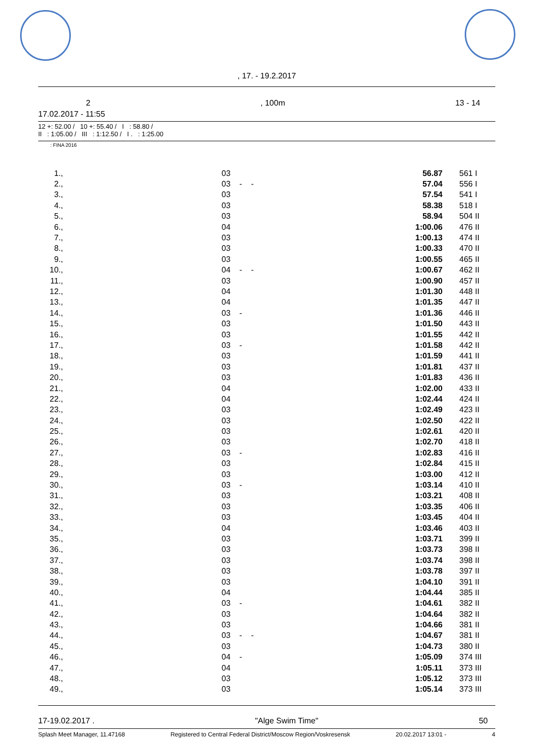, 17. - 19.2.2017
2, 100m 13 - 14
17.02.2017 - 11:55
12 +: 52.00 / 10 +: 55.40 / I : 58.80 /
II : 1:05.00 / III : 1:12.50 / I . : 1:25.00
: FINA 2016
| 1. | , | 03 | 56.87 | 561 | I |
| 2. | , | 03 - - | 57.04 | 556 | I |
| 3. | , | 03 | 57.54 | 541 | I |
| 4. | , | 03 | 58.38 | 518 | I |
| 5. | , | 03 | 58.94 | 504 | II |
| 6. | , | 04 | 1:00.06 | 476 | II |
| 7. | , | 03 | 1:00.13 | 474 | II |
| 8. | , | 03 | 1:00.33 | 470 | II |
| 9. | , | 03 | 1:00.55 | 465 | II |
| 10. | , | 04 - - | 1:00.67 | 462 | II |
| 11. | , | 03 | 1:00.90 | 457 | II |
| 12. | , | 04 | 1:01.30 | 448 | II |
| 13. | , | 04 | 1:01.35 | 447 | II |
| 14. | , | 03 - | 1:01.36 | 446 | II |
| 15. | , | 03 | 1:01.50 | 443 | II |
| 16. | , | 03 | 1:01.55 | 442 | II |
| 17. | , | 03 - | 1:01.58 | 442 | II |
| 18. | , | 03 | 1:01.59 | 441 | II |
| 19. | , | 03 | 1:01.81 | 437 | II |
| 20. | , | 03 | 1:01.83 | 436 | II |
| 21. | , | 04 | 1:02.00 | 433 | II |
| 22. | , | 04 | 1:02.44 | 424 | II |
| 23. | , | 03 | 1:02.49 | 423 | II |
| 24. | , | 03 | 1:02.50 | 422 | II |
| 25. | , | 03 | 1:02.61 | 420 | II |
| 26. | , | 03 | 1:02.70 | 418 | II |
| 27. | , | 03 - | 1:02.83 | 416 | II |
| 28. | , | 03 | 1:02.84 | 415 | II |
| 29. | , | 03 | 1:03.00 | 412 | II |
| 30. | , | 03 - | 1:03.14 | 410 | II |
| 31. | , | 03 | 1:03.21 | 408 | II |
| 32. | , | 03 | 1:03.35 | 406 | II |
| 33. | , | 03 | 1:03.45 | 404 | II |
| 34. | , | 04 | 1:03.46 | 403 | II |
| 35. | , | 03 | 1:03.71 | 399 | II |
| 36. | , | 03 | 1:03.73 | 398 | II |
| 37. | , | 03 | 1:03.74 | 398 | II |
| 38. | , | 03 | 1:03.78 | 397 | II |
| 39. | , | 03 | 1:04.10 | 391 | II |
| 40. | , | 04 | 1:04.44 | 385 | II |
| 41. | , | 03 - | 1:04.61 | 382 | II |
| 42. | , | 03 | 1:04.64 | 382 | II |
| 43. | , | 03 | 1:04.66 | 381 | II |
| 44. | , | 03 - - | 1:04.67 | 381 | II |
| 45. | , | 03 | 1:04.73 | 380 | II |
| 46. | , | 04 - | 1:05.09 | 374 | III |
| 47. | , | 04 | 1:05.11 | 373 | III |
| 48. | , | 03 | 1:05.12 | 373 | III |
| 49. | , | 03 | 1:05.14 | 373 | III |
17-19.02.2017 . "Alge Swim Time" 50
Splash Meet Manager, 11.47168 Registered to Central Federal District/Moscow Region/Voskresensk 20.02.2017 13:01 - 4